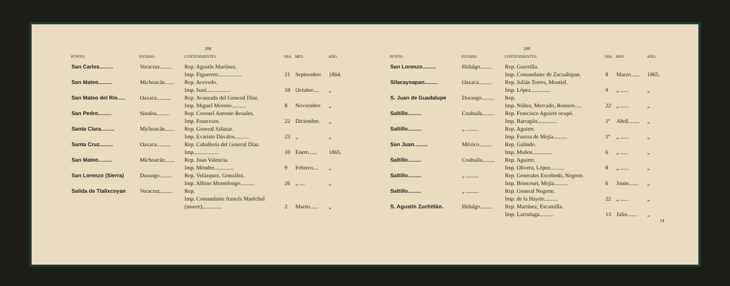208
| PUNTO. | ESTADO. | CONTENDIENTES. | DIA. | MES. | AÑO. |
| --- | --- | --- | --- | --- | --- |
| San Carlos......... | Veracruz......... | Rep. Agustín Martínez. Imp. Figuerero................. | 21 | Septiembre | 1864. |
| San Mateo......... | Michoacán....... | Rep. Acevedo. Imp. Isasi................. | 18 | Octubre.... | „ |
| San Mateo del Río..... | Oaxaca.......... | Rep. Avanzada del General Díaz. Imp. Miguel Moreno.......... | 8 | Noviembre | „ |
| San Pedro......... | Sinaloa......... | Rep. Coronel Antonio Rosales. Imp. Franceses. | 22 | Diciembre. | „ |
| Santa Clara......... | Michoacán....... | Rep. General Salazar. Imp. Evaristo Dávalos.......... | 23 | „ | „ |
| Santa Cruz......... | Oaxaca.......... | Rep. Caballería del General Díaz. Imp.................. | 10 | Enero...... | 1865. |
| San Mateo......... | Michoacán....... | Rep. Juan Valencia. Imp. Méndez.............. | 9 | Febrero.... | „ |
| San Lorenzo (Sierra) | Durango......... | Rep. Velázquez, González. Imp. Albino Montelongo.......... | 26 | „ .... | „ |
| Salida de Tlalixcoyan | Veracruz......... | Rep. Imp. Comandante francés Maréchal (muere).............. | 2 | Marzo...... | „ |
209
| PUNTO. | ESTADO. | CONTENDIENTES. | DIA. | MES. | AÑO. |
| --- | --- | --- | --- | --- | --- |
| San Lorenzo......... | Hidalgo......... | Rep. Guerrilla. Imp. Comandante de Zacualtipan. | 8 | Marzo...... | 1865. |
| Silacayoapan......... | Oaxaca......... | Rep. Julián Torres, Montiel. Imp. López.............. | 9 | „ ...... | „ |
| S. Juan de Guadalupe | Durango......... | Rep. Imp. Núñez, Mercado, Romero..... | 22 | „ ...... | „ |
| Saltillo......... | Coahuila......... | Rep. Francisco Aguirre ocupó. Imp. Barragán.............. | 1º | Abril........ | „ |
| Saltillo......... | „ ......... | Rep. Aguirre. Imp. Fuerza de Mejía.......... | 1º | „ ...... | „ |
| San Juan......... | México......... | Rep. Galindo. Imp. Muñoz.............. | 6 | „ ...... | „ |
| Saltillo......... | Coahuila......... | Rep. Aguirre. Imp. Olivera, López.......... | 8 | „ ...... | „ |
| Saltillo......... | „ ......... | Rep. Generales Escobedo, Negrete. Imp. Brincourt, Mejía.......... | 6 | Junio....... | „ |
| Saltillo......... | „ ......... | Rep. General Negrete. Imp. de la Hayrie.......... | 22 | „ ...... | „ |
| S. Agustín Zuchitlán. | Hidalgo......... | Rep. Martínez, Escamilla. Imp. Larrañaga.......... | 13 | Julio....... | „ |
14